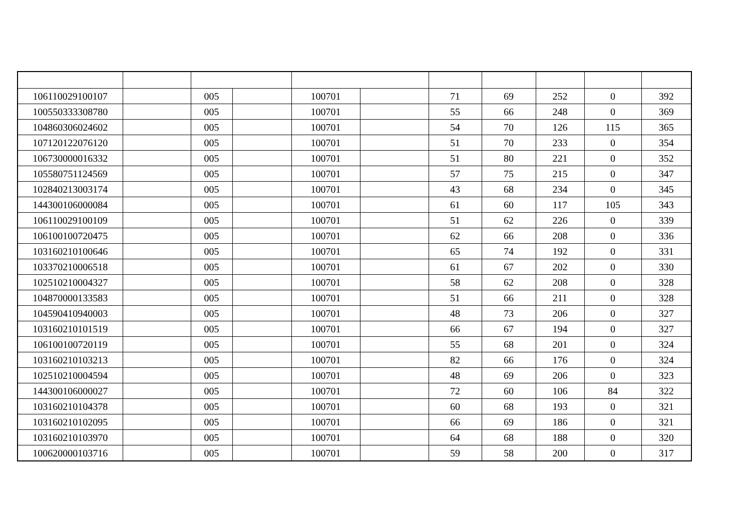| 106110029100107 | | 005 | | 100701 | | 71 | 69 | 252 | 0 | 392 |
| 100550333308780 | | 005 | | 100701 | | 55 | 66 | 248 | 0 | 369 |
| 104860306024602 | | 005 | | 100701 | | 54 | 70 | 126 | 115 | 365 |
| 107120122076120 | | 005 | | 100701 | | 51 | 70 | 233 | 0 | 354 |
| 106730000016332 | | 005 | | 100701 | | 51 | 80 | 221 | 0 | 352 |
| 105580751124569 | | 005 | | 100701 | | 57 | 75 | 215 | 0 | 347 |
| 102840213003174 | | 005 | | 100701 | | 43 | 68 | 234 | 0 | 345 |
| 144300106000084 | | 005 | | 100701 | | 61 | 60 | 117 | 105 | 343 |
| 106110029100109 | | 005 | | 100701 | | 51 | 62 | 226 | 0 | 339 |
| 106100100720475 | | 005 | | 100701 | | 62 | 66 | 208 | 0 | 336 |
| 103160210100646 | | 005 | | 100701 | | 65 | 74 | 192 | 0 | 331 |
| 103370210006518 | | 005 | | 100701 | | 61 | 67 | 202 | 0 | 330 |
| 102510210004327 | | 005 | | 100701 | | 58 | 62 | 208 | 0 | 328 |
| 104870000133583 | | 005 | | 100701 | | 51 | 66 | 211 | 0 | 328 |
| 104590410940003 | | 005 | | 100701 | | 48 | 73 | 206 | 0 | 327 |
| 103160210101519 | | 005 | | 100701 | | 66 | 67 | 194 | 0 | 327 |
| 106100100720119 | | 005 | | 100701 | | 55 | 68 | 201 | 0 | 324 |
| 103160210103213 | | 005 | | 100701 | | 82 | 66 | 176 | 0 | 324 |
| 102510210004594 | | 005 | | 100701 | | 48 | 69 | 206 | 0 | 323 |
| 144300106000027 | | 005 | | 100701 | | 72 | 60 | 106 | 84 | 322 |
| 103160210104378 | | 005 | | 100701 | | 60 | 68 | 193 | 0 | 321 |
| 103160210102095 | | 005 | | 100701 | | 66 | 69 | 186 | 0 | 321 |
| 103160210103970 | | 005 | | 100701 | | 64 | 68 | 188 | 0 | 320 |
| 100620000103716 | | 005 | | 100701 | | 59 | 58 | 200 | 0 | 317 |